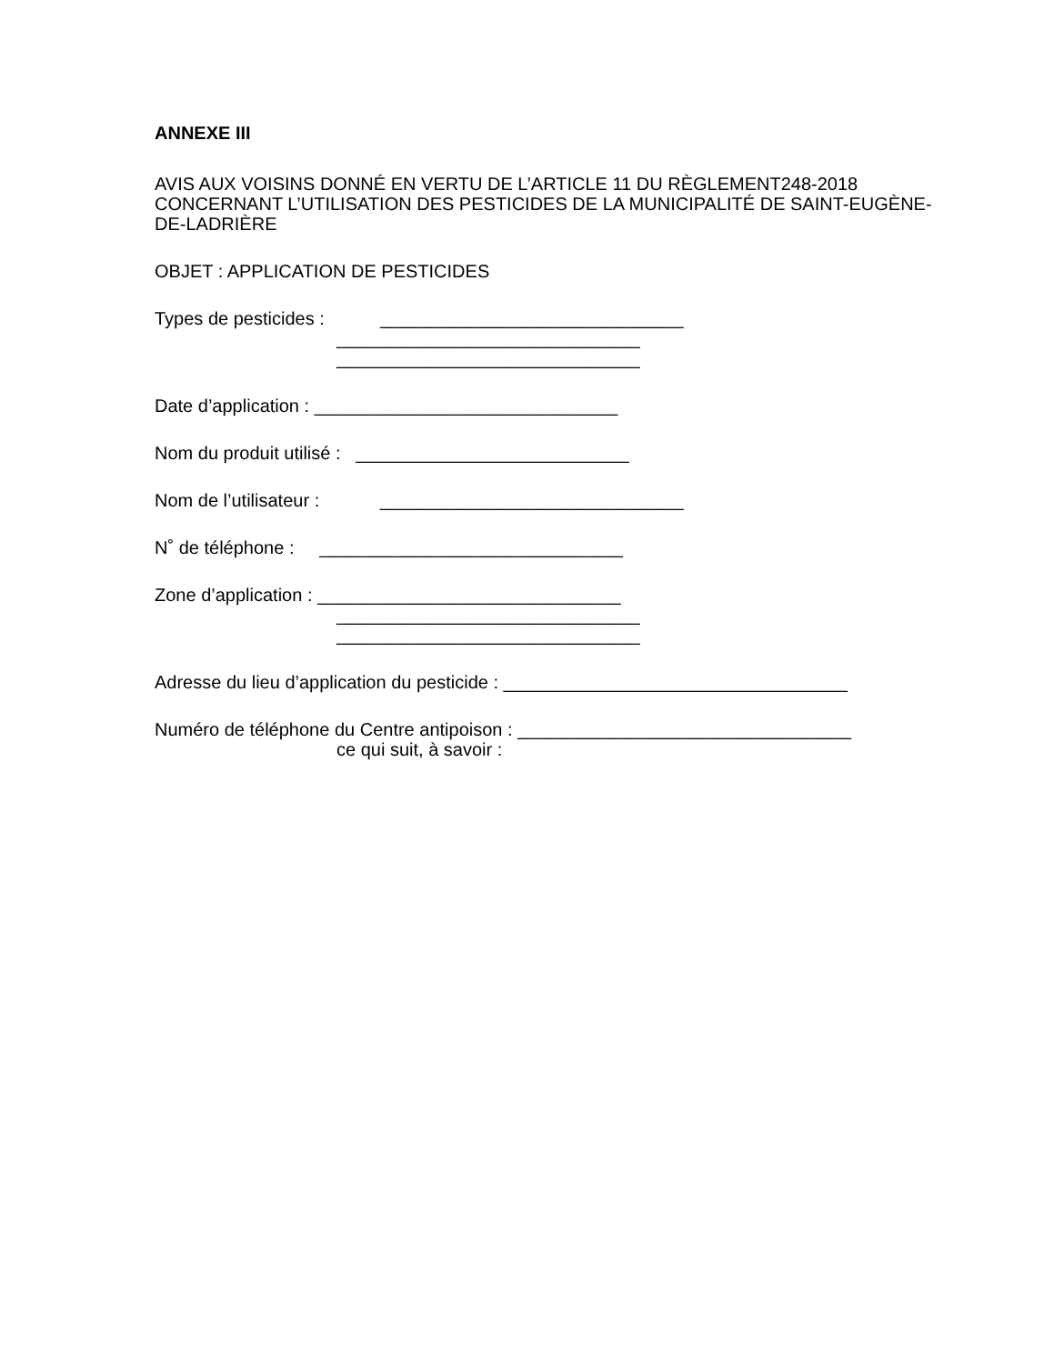ANNEXE III
AVIS AUX VOISINS DONNÉ EN VERTU DE L’ARTICLE 11 DU RÈGLEMENT248-2018 CONCERNANT L’UTILISATION DES PESTICIDES DE LA MUNICIPALITÉ DE SAINT-EUGÈNE-DE-LADRIÈRE
OBJET : APPLICATION DE PESTICIDES
Types de pesticides : ______________________________
______________________________
______________________________
Date d’application : ______________________________
Nom du produit utilisé : ___________________________
Nom de l’utilisateur : ______________________________
N˚ de téléphone : ______________________________
Zone d’application : ______________________________
______________________________
______________________________
Adresse du lieu d’application du pesticide : __________________________________
Numéro de téléphone du Centre antipoison : _________________________________
ce qui suit, à savoir :